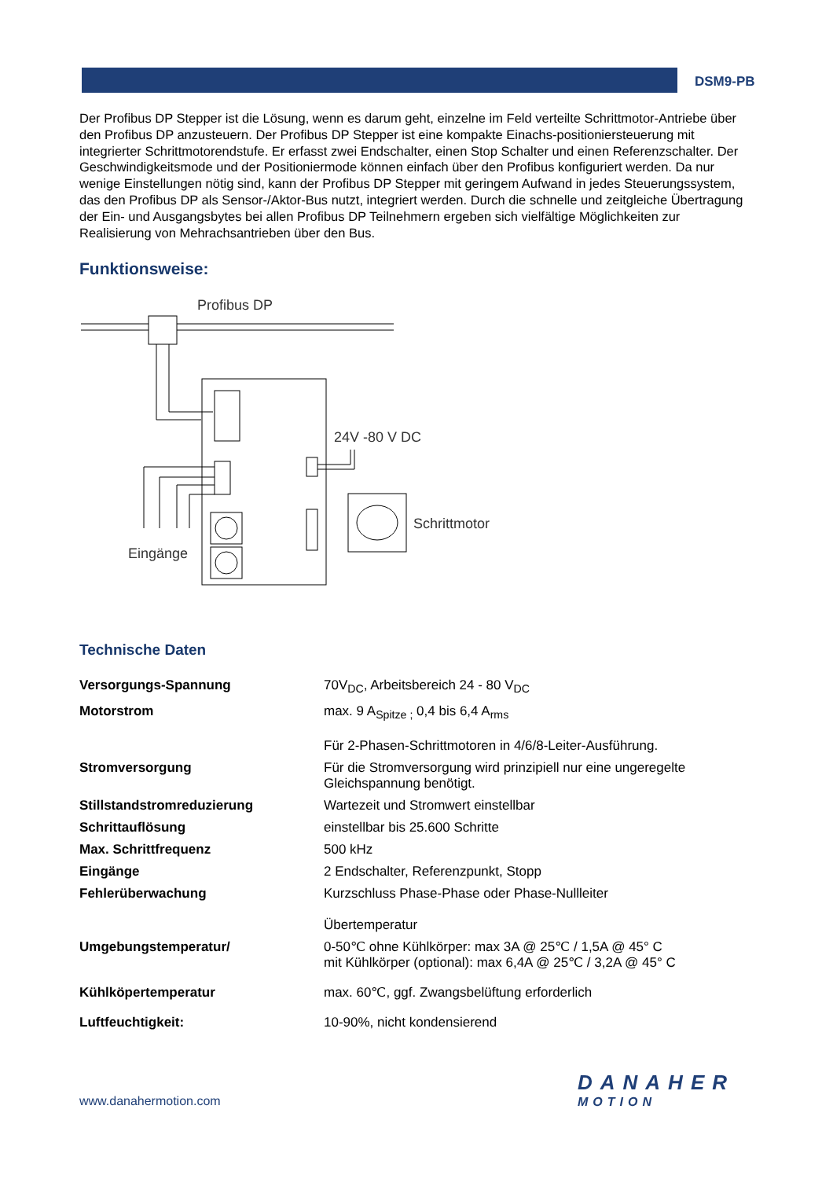DSM9-PB
Der Profibus DP Stepper ist die Lösung, wenn es darum geht, einzelne im Feld verteilte Schrittmotor-Antriebe über den Profibus DP anzusteuern. Der Profibus DP Stepper ist eine kompakte Einachs-positioniersteuerung mit integrierter Schrittmotorendstufe. Er erfasst zwei Endschalter, einen Stop Schalter und einen Referenzschalter. Der Geschwindigkeitsmode und der Positioniermode können einfach über den Profibus konfiguriert werden. Da nur wenige Einstellungen nötig sind, kann der Profibus DP Stepper mit geringem Aufwand in jedes Steuerungssystem, das den Profibus DP als Sensor-/Aktor-Bus nutzt, integriert werden. Durch die schnelle und zeitgleiche Übertragung der Ein- und Ausgangsbytes bei allen Profibus DP Teilnehmern ergeben sich vielfältige Möglichkeiten zur Realisierung von Mehrachsantrieben über den Bus.
Funktionsweise:
Profibus DP
24V -80 V DC
Schrittmotor
Eingänge
Technische Daten
| Versorgungs-Spannung | 70V<sub>DC</sub>, Arbeitsbereich 24 - 80 V<sub>DC</sub> |
| Motorstrom | max. 9 A<sub>Spitze ;</sub> 0,4 bis 6,4 A<sub>rms</sub> Für 2-Phasen-Schrittmotoren in 4/6/8-Leiter-Ausführung. |
| Stromversorgung | Für die Stromversorgung wird prinzipiell nur eine ungeregelte Gleichspannung benötigt. |
| Stillstandstromreduzierung | Wartezeit und Stromwert einstellbar |
| Schrittauflösung | einstellbar bis 25.600 Schritte |
| Max. Schrittfrequenz | 500 kHz |
| Eingänge | 2 Endschalter, Referenzpunkt, Stopp |
| Fehlerüberwachung | Kurzschluss Phase-Phase oder Phase-Nullleiter Übertemperatur |
| Umgebungstemperatur/ | 0-50℃ ohne Kühlkörper: max 3A @ 25℃ / 1,5A @ 45° C mit Kühlkörper (optional): max 6,4A @ 25℃ / 3,2A @ 45° C |
| Kühlköpertemperatur | max. 60℃, ggf. Zwangsbelüftung erforderlich |
| Luftfeuchtigkeit: | 10-90%, nicht kondensierend |
www.danahermotion.com
DANAHER
MOTION